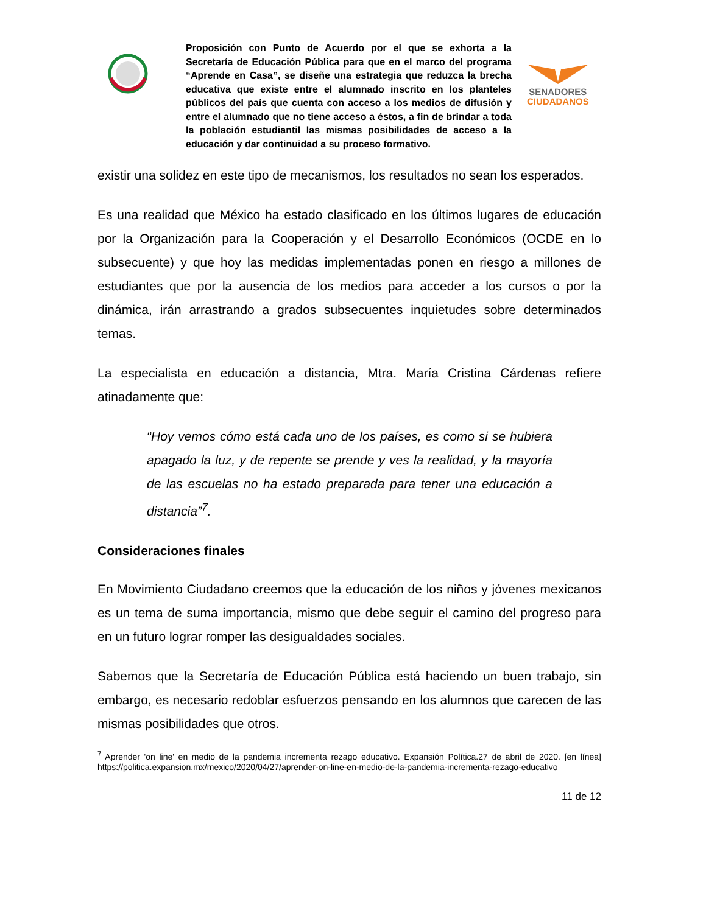Proposición con Punto de Acuerdo por el que se exhorta a la Secretaría de Educación Pública para que en el marco del programa “Aprende en Casa”, se diseñe una estrategia que reduzca la brecha educativa que existe entre el alumnado inscrito en los planteles públicos del país que cuenta con acceso a los medios de difusión y entre el alumnado que no tiene acceso a éstos, a fin de brindar a toda la población estudiantil las mismas posibilidades de acceso a la educación y dar continuidad a su proceso formativo.
SENADORES
CIUDADANOS
existir una solidez en este tipo de mecanismos, los resultados no sean los esperados.
Es una realidad que México ha estado clasificado en los últimos lugares de educación por la Organización para la Cooperación y el Desarrollo Económicos (OCDE en lo subsecuente) y que hoy las medidas implementadas ponen en riesgo a millones de estudiantes que por la ausencia de los medios para acceder a los cursos o por la dinámica, irán arrastrando a grados subsecuentes inquietudes sobre determinados temas.
La especialista en educación a distancia, Mtra. María Cristina Cárdenas refiere atinadamente que:
“Hoy vemos cómo está cada uno de los países, es como si se hubiera apagado la luz, y de repente se prende y ves la realidad, y la mayoría de las escuelas no ha estado preparada para tener una educación a distancia”<sup>7</sup>.
Consideraciones finales
En Movimiento Ciudadano creemos que la educación de los niños y jóvenes mexicanos es un tema de suma importancia, mismo que debe seguir el camino del progreso para en un futuro lograr romper las desigualdades sociales.
Sabemos que la Secretaría de Educación Pública está haciendo un buen trabajo, sin embargo, es necesario redoblar esfuerzos pensando en los alumnos que carecen de las mismas posibilidades que otros.
<sup>7</sup> Aprender 'on line' en medio de la pandemia incrementa rezago educativo. Expansión Política.27 de abril de 2020. [en línea] https://politica.expansion.mx/mexico/2020/04/27/aprender-on-line-en-medio-de-la-pandemia-incrementa-rezago-educativo
11 de 12